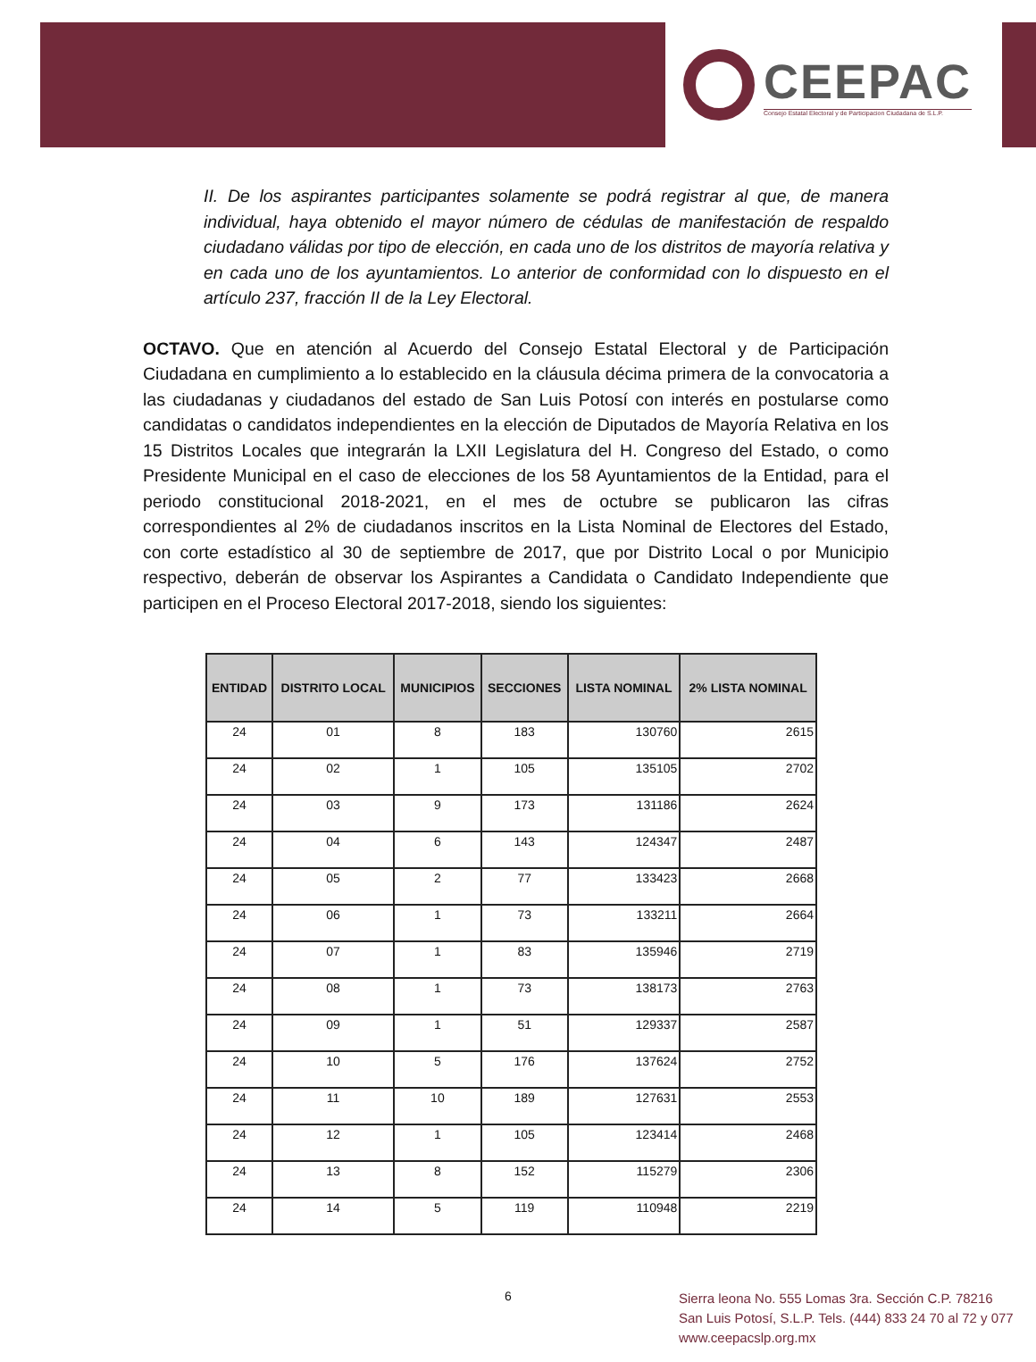CEEPAC
Consejo Estatal Electoral y de Participacion Ciudadana de S.L.P.
II. De los aspirantes participantes solamente se podrá registrar al que, de manera individual, haya obtenido el mayor número de cédulas de manifestación de respaldo ciudadano válidas por tipo de elección, en cada uno de los distritos de mayoría relativa y en cada uno de los ayuntamientos. Lo anterior de conformidad con lo dispuesto en el artículo 237, fracción II de la Ley Electoral.
OCTAVO. Que en atención al Acuerdo del Consejo Estatal Electoral y de Participación Ciudadana en cumplimiento a lo establecido en la cláusula décima primera de la convocatoria a las ciudadanas y ciudadanos del estado de San Luis Potosí con interés en postularse como candidatas o candidatos independientes en la elección de Diputados de Mayoría Relativa en los 15 Distritos Locales que integrarán la LXII Legislatura del H. Congreso del Estado, o como Presidente Municipal en el caso de elecciones de los 58 Ayuntamientos de la Entidad, para el periodo constitucional 2018-2021, en el mes de octubre se publicaron las cifras correspondientes al 2% de ciudadanos inscritos en la Lista Nominal de Electores del Estado, con corte estadístico al 30 de septiembre de 2017, que por Distrito Local o por Municipio respectivo, deberán de observar los Aspirantes a Candidata o Candidato Independiente que participen en el Proceso Electoral 2017-2018, siendo los siguientes:
| ENTIDAD | DISTRITO LOCAL | MUNICIPIOS | SECCIONES | LISTA NOMINAL | 2% LISTA NOMINAL |
| --- | --- | --- | --- | --- | --- |
| 24 | 01 | 8 | 183 | 130760 | 2615 |
| 24 | 02 | 1 | 105 | 135105 | 2702 |
| 24 | 03 | 9 | 173 | 131186 | 2624 |
| 24 | 04 | 6 | 143 | 124347 | 2487 |
| 24 | 05 | 2 | 77 | 133423 | 2668 |
| 24 | 06 | 1 | 73 | 133211 | 2664 |
| 24 | 07 | 1 | 83 | 135946 | 2719 |
| 24 | 08 | 1 | 73 | 138173 | 2763 |
| 24 | 09 | 1 | 51 | 129337 | 2587 |
| 24 | 10 | 5 | 176 | 137624 | 2752 |
| 24 | 11 | 10 | 189 | 127631 | 2553 |
| 24 | 12 | 1 | 105 | 123414 | 2468 |
| 24 | 13 | 8 | 152 | 115279 | 2306 |
| 24 | 14 | 5 | 119 | 110948 | 2219 |
6
Sierra leona No. 555 Lomas 3ra. Sección C.P. 78216
San Luis Potosí, S.L.P. Tels. (444) 833 24 70 al 72 y 077
www.ceepacslp.org.mx